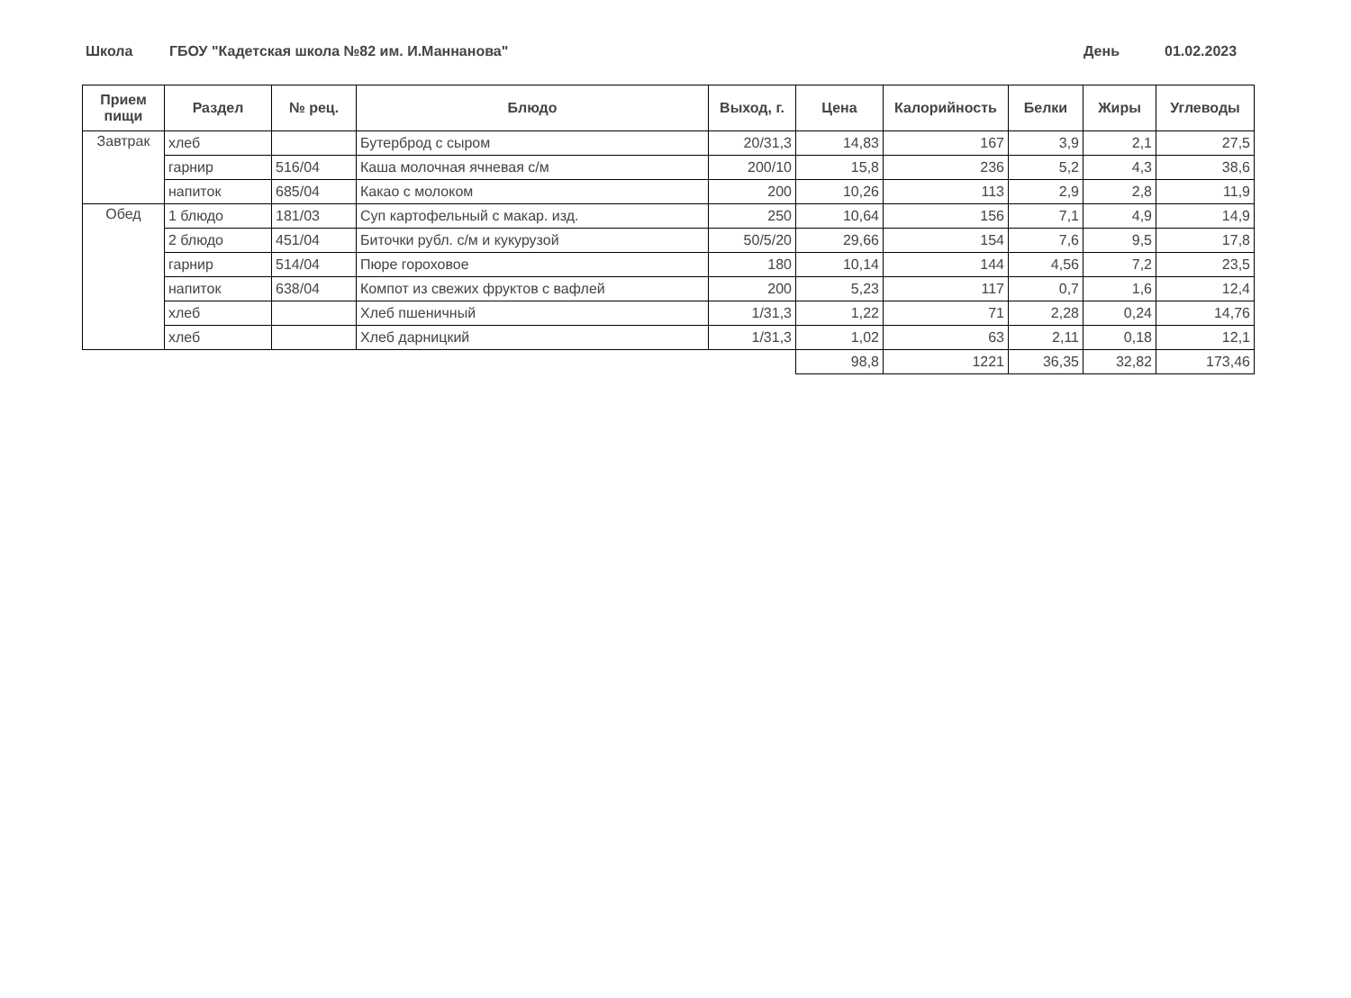Школа ГБОУ "Кадетская школа №82 им. И.Маннанова" День 01.02.2023
| Прием пищи | Раздел | № рец. | Блюдо | Выход, г. | Цена | Калорийность | Белки | Жиры | Углеводы |
| --- | --- | --- | --- | --- | --- | --- | --- | --- | --- |
| Завтрак | хлеб | | Бутерброд с сыром | 20/31,3 | 14,83 | 167 | 3,9 | 2,1 | 27,5 |
| | гарнир | 516/04 | Каша молочная ячневая с/м | 200/10 | 15,8 | 236 | 5,2 | 4,3 | 38,6 |
| | напиток | 685/04 | Какао с молоком | 200 | 10,26 | 113 | 2,9 | 2,8 | 11,9 |
| Обед | 1 блюдо | 181/03 | Суп картофельный с макар. изд. | 250 | 10,64 | 156 | 7,1 | 4,9 | 14,9 |
| | 2 блюдо | 451/04 | Биточки рубл. с/м и кукурузой | 50/5/20 | 29,66 | 154 | 7,6 | 9,5 | 17,8 |
| | гарнир | 514/04 | Пюре гороховое | 180 | 10,14 | 144 | 4,56 | 7,2 | 23,5 |
| | напиток | 638/04 | Компот из свежих фруктов с вафлей | 200 | 5,23 | 117 | 0,7 | 1,6 | 12,4 |
| | хлеб | | Хлеб пшеничный | 1/31,3 | 1,22 | 71 | 2,28 | 0,24 | 14,76 |
| | хлеб | | Хлеб дарницкий | 1/31,3 | 1,02 | 63 | 2,11 | 0,18 | 12,1 |
| | | | | | 98,8 | 1221 | 36,35 | 32,82 | 173,46 |